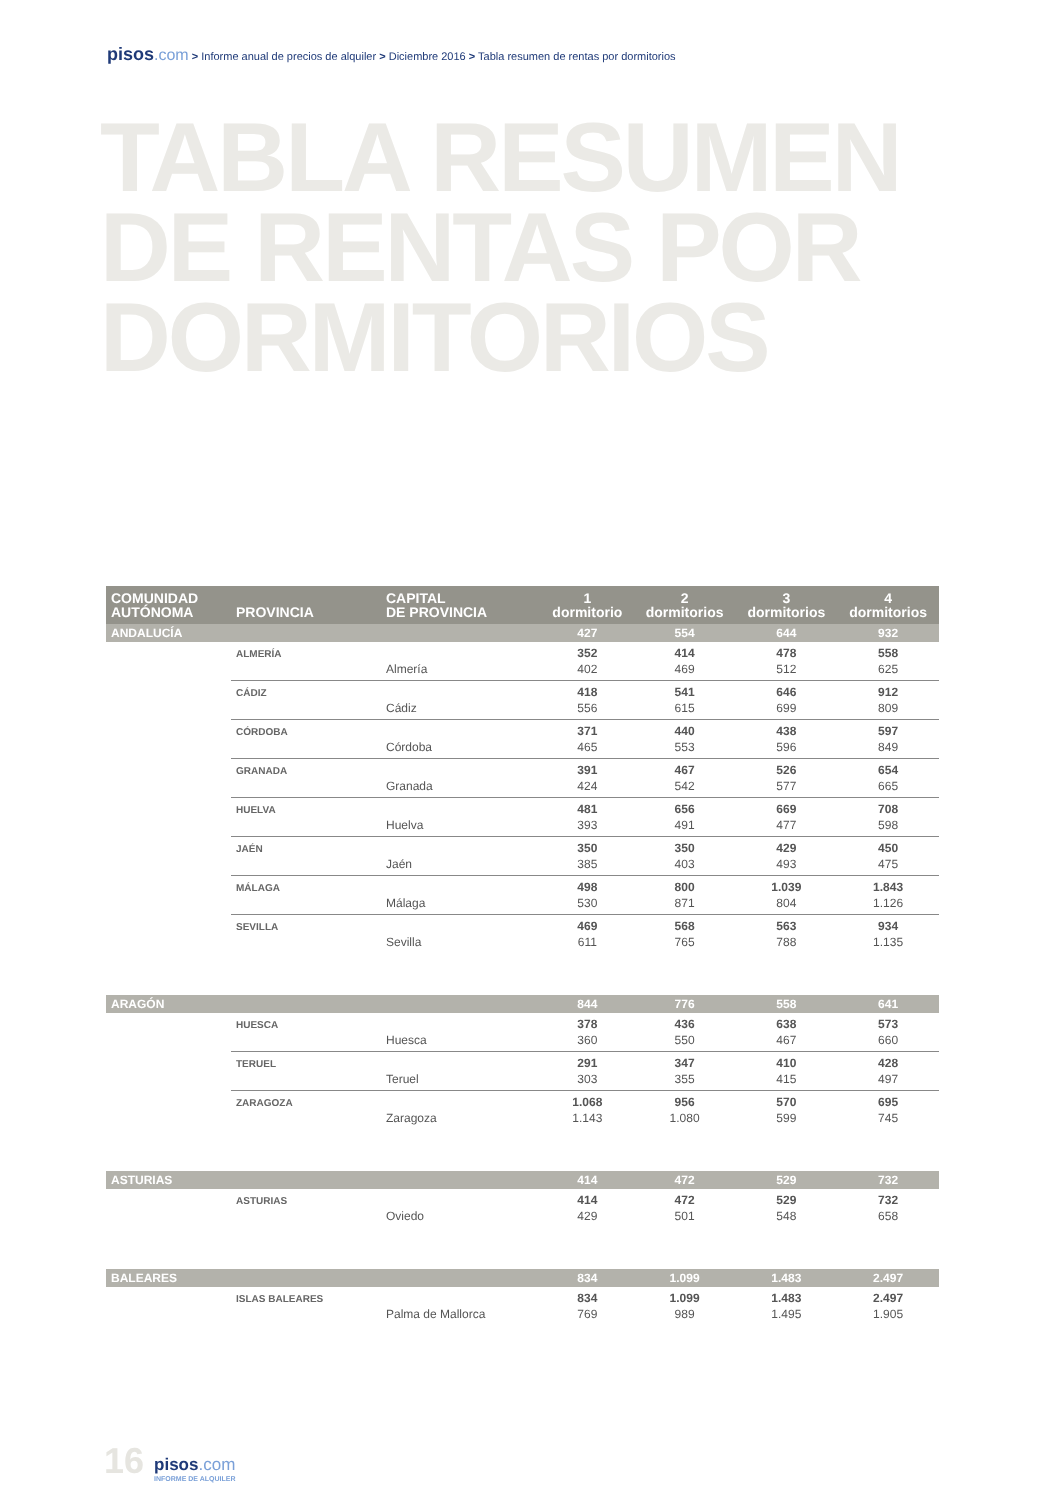pisos.com > Informe anual de precios de alquiler > Diciembre 2016 > Tabla resumen de rentas por dormitorios
TABLA RESUMEN
DE RENTAS POR
DORMITORIOS
| COMUNIDAD AUTÓNOMA | PROVINCIA | CAPITAL DE PROVINCIA | 1 dormitorio | 2 dormitorios | 3 dormitorios | 4 dormitorios |
| --- | --- | --- | --- | --- | --- | --- |
| ANDALUCÍA | | | 427 | 554 | 644 | 932 |
| | ALMERÍA | | 352 | 414 | 478 | 558 |
| | | Almería | 402 | 469 | 512 | 625 |
| | CÁDIZ | | 418 | 541 | 646 | 912 |
| | | Cádiz | 556 | 615 | 699 | 809 |
| | CÓRDOBA | | 371 | 440 | 438 | 597 |
| | | Córdoba | 465 | 553 | 596 | 849 |
| | GRANADA | | 391 | 467 | 526 | 654 |
| | | Granada | 424 | 542 | 577 | 665 |
| | HUELVA | | 481 | 656 | 669 | 708 |
| | | Huelva | 393 | 491 | 477 | 598 |
| | JAÉN | | 350 | 350 | 429 | 450 |
| | | Jaén | 385 | 403 | 493 | 475 |
| | MÁLAGA | | 498 | 800 | 1.039 | 1.843 |
| | | Málaga | 530 | 871 | 804 | 1.126 |
| | SEVILLA | | 469 | 568 | 563 | 934 |
| | | Sevilla | 611 | 765 | 788 | 1.135 |
| ARAGÓN | | | 844 | 776 | 558 | 641 |
| | HUESCA | | 378 | 436 | 638 | 573 |
| | | Huesca | 360 | 550 | 467 | 660 |
| | TERUEL | | 291 | 347 | 410 | 428 |
| | | Teruel | 303 | 355 | 415 | 497 |
| | ZARAGOZA | | 1.068 | 956 | 570 | 695 |
| | | Zaragoza | 1.143 | 1.080 | 599 | 745 |
| ASTURIAS | | | 414 | 472 | 529 | 732 |
| | ASTURIAS | | 414 | 472 | 529 | 732 |
| | | Oviedo | 429 | 501 | 548 | 658 |
| BALEARES | | | 834 | 1.099 | 1.483 | 2.497 |
| | ISLAS BALEARES | | 834 | 1.099 | 1.483 | 2.497 |
| | | Palma de Mallorca | 769 | 989 | 1.495 | 1.905 |
16
pisos.com
INFORME DE ALQUILER